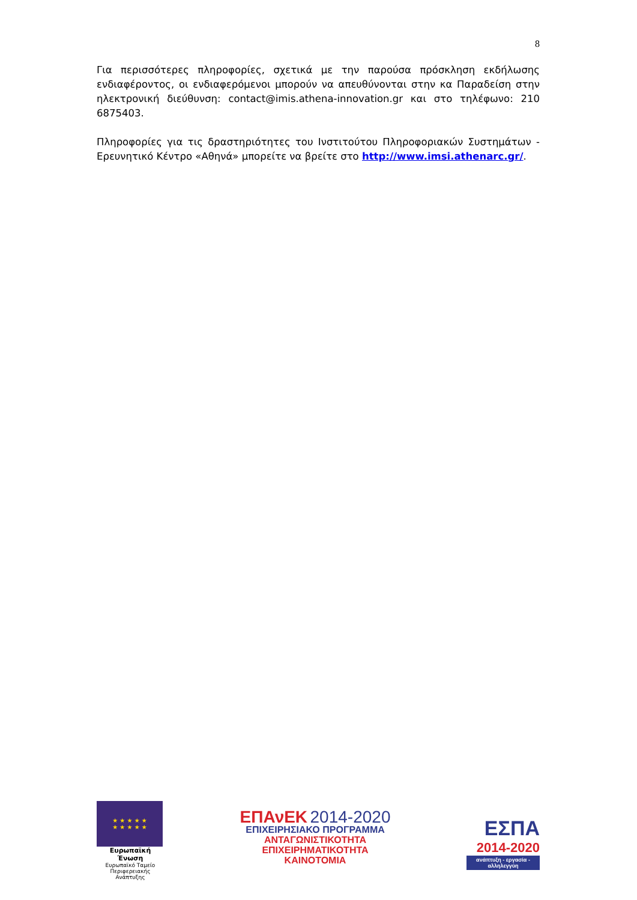8
Για περισσότερες πληροφορίες, σχετικά με την παρούσα πρόσκληση εκδήλωσης ενδιαφέροντος, οι ενδιαφερόμενοι μπορούν να απευθύνονται στην κα Παραδείση στην ηλεκτρονική διεύθυνση: contact@imis.athena-innovation.gr και στο τηλέφωνο: 210 6875403.
Πληροφορίες για τις δραστηριότητες του Ινστιτούτου Πληροφοριακών Συστημάτων - Ερευνητικό Κέντρο «Αθηνά» μπορείτε να βρείτε στο http://www.imsi.athenarc.gr/.
★ ★ ★ ★ ★
★ ★ ★ ★ ★
Ευρωπαϊκή Ένωση
Ευρωπαϊκό Ταμείο
Περιφερειακής Ανάπτυξης
ΕΠΑνΕΚ 2014-2020
ΕΠΙΧΕΙΡΗΣΙΑΚΟ ΠΡΟΓΡΑΜΜΑ
ΑΝΤΑΓΩΝΙΣΤΙΚΟΤΗΤΑ
ΕΠΙΧΕΙΡΗΜΑΤΙΚΟΤΗΤΑ
ΚΑΙΝΟΤΟΜΙΑ
ΕΣΠΑ
2014-2020
ανάπτυξη - εργασία - αλληλεγγύη